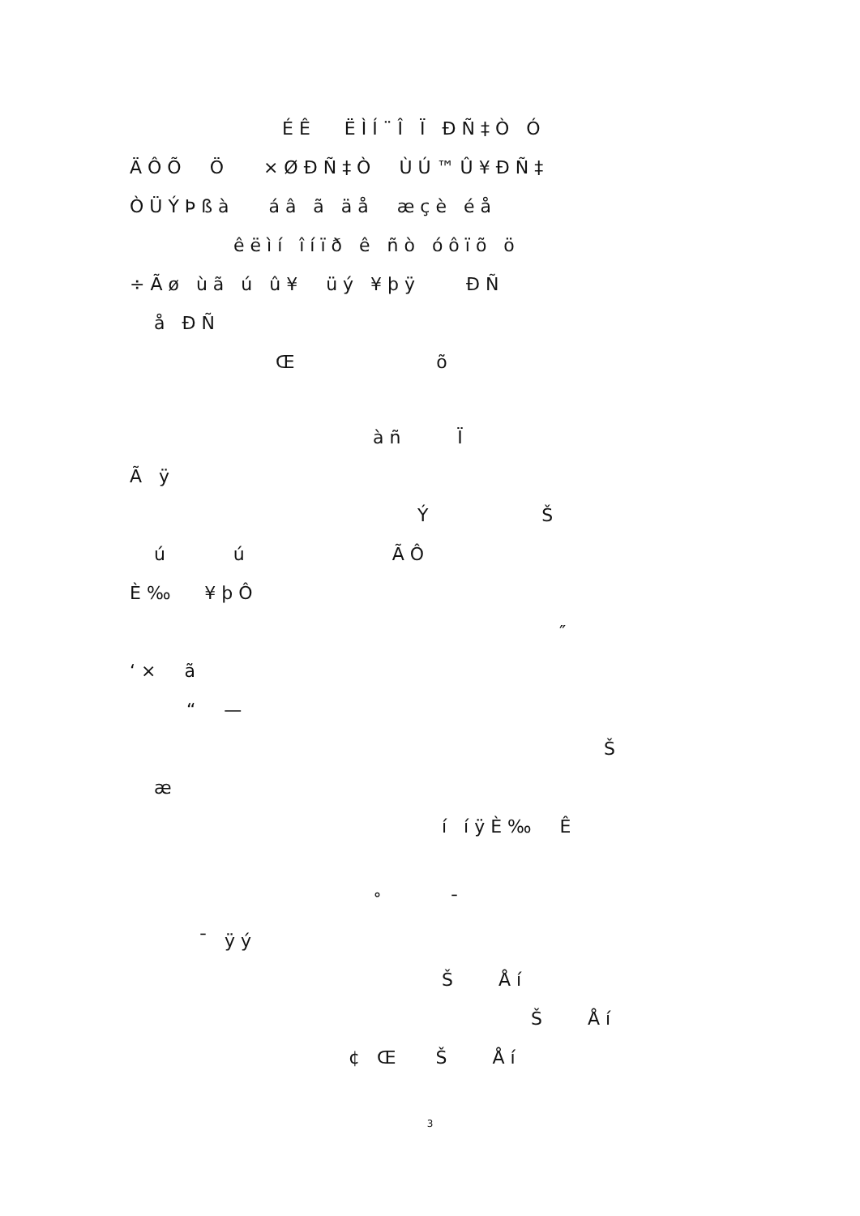É Ê Ë Ì Í ¨ Î Ï Ð Ñ ‡ Ò Ó
Ä Ô Õ Ö × Ø Ð Ñ ‡ Ò Ù Ú ™ Û ¥ Ð Ñ ‡
Ò Ü Ý Þ ß à á â ã ä å æ ç è é å
ê ë ì í î í ï ð ê ñ ò ó ô ï õ ö
÷ Ã ø ù ã ú û ¥ ü ý ¥ þ ÿ Ð Ñ
å Ð Ñ
Œ õ
à ñ Ï
Ã ÿ
Ý Š
ú ú Ã Ô
È ‰ ¥ þ Ô
″
‘ × ã
“ —
Š
æ
í í ÿ È ‰ Ê
˚ ˉ
ˉ ÿ ý
Š Å í
Š Å í
¢ Œ Š Å í
3